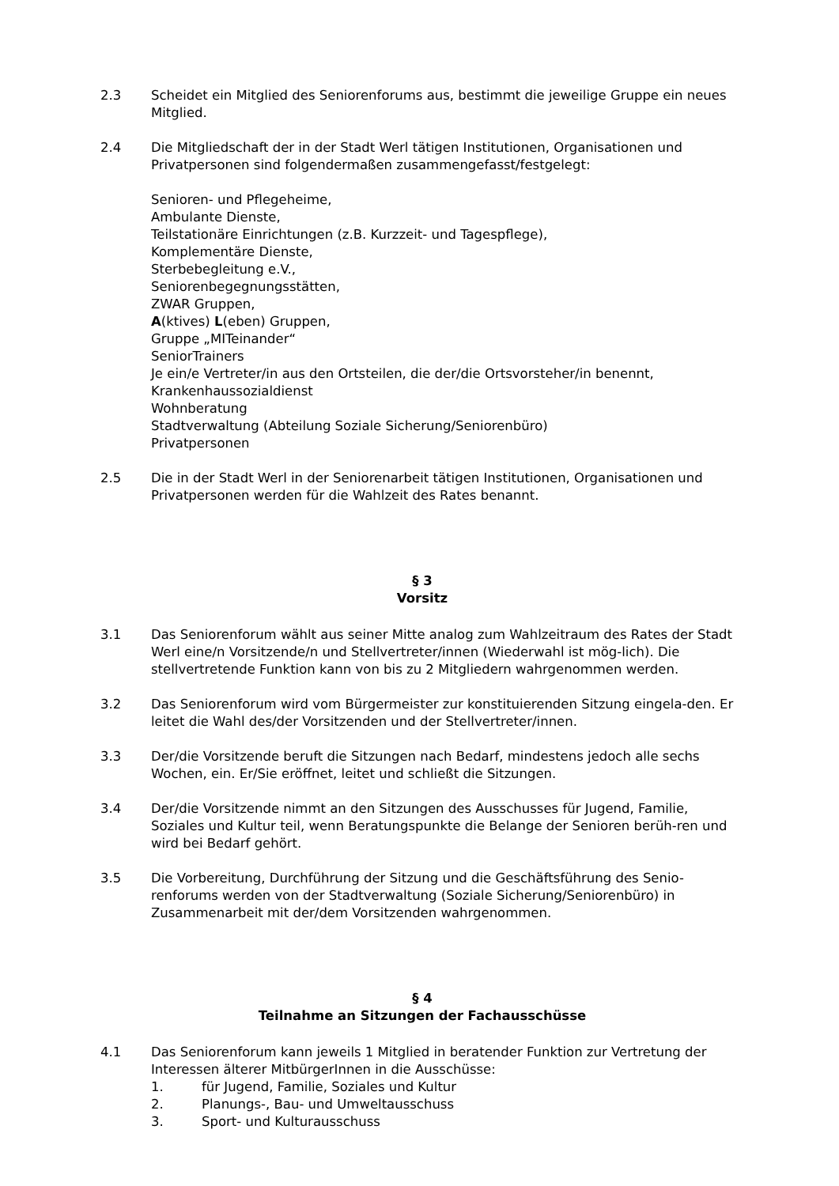2.3 Scheidet ein Mitglied des Seniorenforums aus, bestimmt die jeweilige Gruppe ein neues Mitglied.
2.4 Die Mitgliedschaft der in der Stadt Werl tätigen Institutionen, Organisationen und Privatpersonen sind folgendermaßen zusammengefasst/festgelegt:
Senioren- und Pflegeheime,
Ambulante Dienste,
Teilstationäre Einrichtungen (z.B. Kurzzeit- und Tagespflege),
Komplementäre Dienste,
Sterbebegleitung e.V.,
Seniorenbegegnungsstätten,
ZWAR Gruppen,
A(ktives) L(eben) Gruppen,
Gruppe „MITeinander“
SeniorTrainers
Je ein/e Vertreter/in aus den Ortsteilen, die der/die Ortsvorsteher/in benennt,
Krankenhaussozialdienst
Wohnberatung
Stadtverwaltung (Abteilung Soziale Sicherung/Seniorenbüro)
Privatpersonen
2.5 Die in der Stadt Werl in der Seniorenarbeit tätigen Institutionen, Organisationen und Privatpersonen werden für die Wahlzeit des Rates benannt.
§ 3
Vorsitz
3.1 Das Seniorenforum wählt aus seiner Mitte analog zum Wahlzeitraum des Rates der Stadt Werl eine/n Vorsitzende/n und Stellvertreter/innen (Wiederwahl ist mög-lich). Die stellvertretende Funktion kann von bis zu 2 Mitgliedern wahrgenommen werden.
3.2 Das Seniorenforum wird vom Bürgermeister zur konstituierenden Sitzung eingela-den. Er leitet die Wahl des/der Vorsitzenden und der Stellvertreter/innen.
3.3 Der/die Vorsitzende beruft die Sitzungen nach Bedarf, mindestens jedoch alle sechs Wochen, ein. Er/Sie eröffnet, leitet und schließt die Sitzungen.
3.4 Der/die Vorsitzende nimmt an den Sitzungen des Ausschusses für Jugend, Familie, Soziales und Kultur teil, wenn Beratungspunkte die Belange der Senioren berüh-ren und wird bei Bedarf gehört.
3.5 Die Vorbereitung, Durchführung der Sitzung und die Geschäftsführung des Senio-renforums werden von der Stadtverwaltung (Soziale Sicherung/Seniorenbüro) in Zusammenarbeit mit der/dem Vorsitzenden wahrgenommen.
§ 4
Teilnahme an Sitzungen der Fachausschüsse
4.1 Das Seniorenforum kann jeweils 1 Mitglied in beratender Funktion zur Vertretung der Interessen älterer MitbürgerInnen in die Ausschüsse:
1. für Jugend, Familie, Soziales und Kultur
2. Planungs-, Bau- und Umweltausschuss
3. Sport- und Kulturausschuss